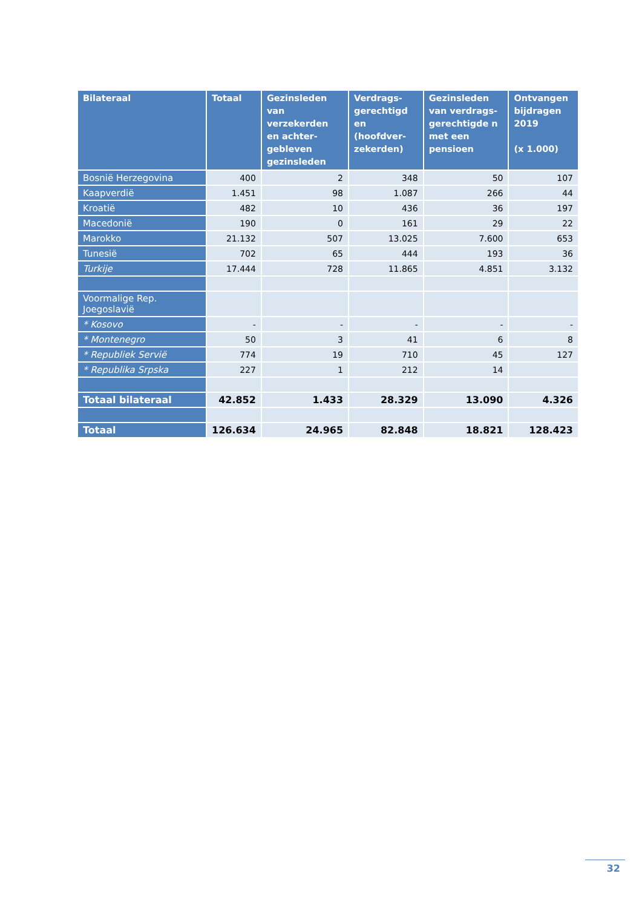| Bilateraal | Totaal | Gezinsleden van verzekerden en achter-gebleven gezinsleden | Verdrags-gerechtigd en (hoofdver-zekerden) | Gezinsleden van verdrags-gerechtigde n met een pensioen | Ontvangen bijdragen 2019 (x 1.000) |
| --- | --- | --- | --- | --- | --- |
| Bosnië Herzegovina | 400 | 2 | 348 | 50 | 107 |
| Kaapverdië | 1.451 | 98 | 1.087 | 266 | 44 |
| Kroatië | 482 | 10 | 436 | 36 | 197 |
| Macedonië | 190 | 0 | 161 | 29 | 22 |
| Marokko | 21.132 | 507 | 13.025 | 7.600 | 653 |
| Tunesië | 702 | 65 | 444 | 193 | 36 |
| Turkije | 17.444 | 728 | 11.865 | 4.851 | 3.132 |
| Voormalige Rep. Joegoslavië | | | | | |
| * Kosovo | - | - | - | - | - |
| * Montenegro | 50 | 3 | 41 | 6 | 8 |
| * Republiek Servië | 774 | 19 | 710 | 45 | 127 |
| * Republika Srpska | 227 | 1 | 212 | 14 | |
| Totaal bilateraal | 42.852 | 1.433 | 28.329 | 13.090 | 4.326 |
| Totaal | 126.634 | 24.965 | 82.848 | 18.821 | 128.423 |
32